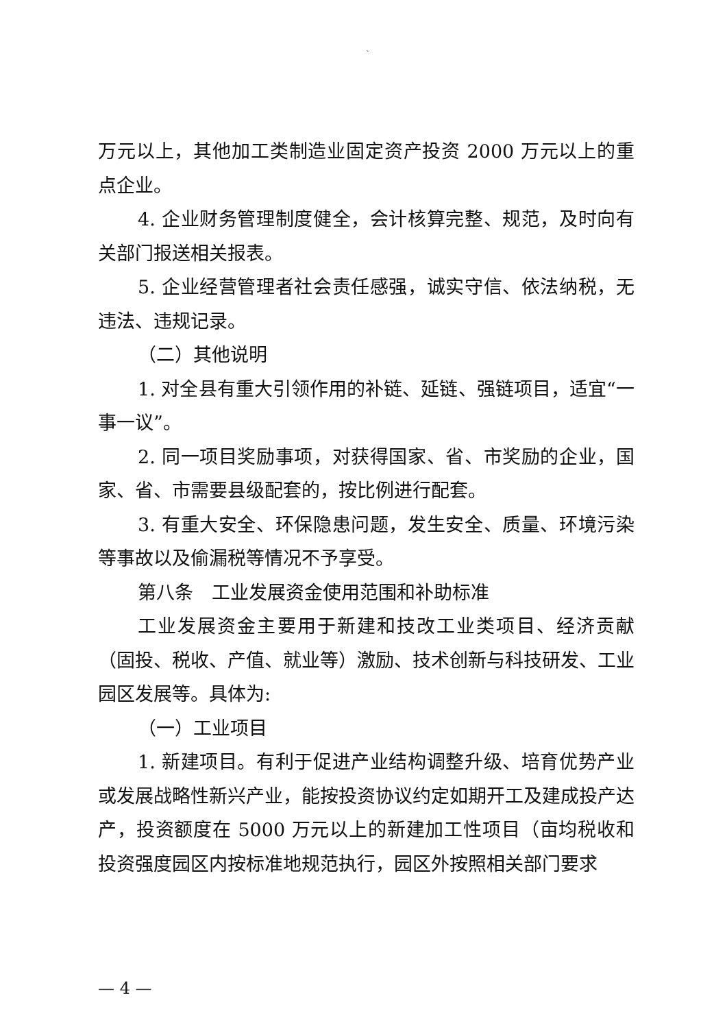`
万元以上，其他加工类制造业固定资产投资 2000 万元以上的重点企业。
4. 企业财务管理制度健全，会计核算完整、规范，及时向有关部门报送相关报表。
5. 企业经营管理者社会责任感强，诚实守信、依法纳税，无违法、违规记录。
（二）其他说明
1. 对全县有重大引领作用的补链、延链、强链项目，适宜“一事一议”。
2. 同一项目奖励事项，对获得国家、省、市奖励的企业，国家、省、市需要县级配套的，按比例进行配套。
3. 有重大安全、环保隐患问题，发生安全、质量、环境污染等事故以及偷漏税等情况不予享受。
第八条　工业发展资金使用范围和补助标准
工业发展资金主要用于新建和技改工业类项目、经济贡献（固投、税收、产值、就业等）激励、技术创新与科技研发、工业园区发展等。具体为:
（一）工业项目
1. 新建项目。有利于促进产业结构调整升级、培育优势产业或发展战略性新兴产业，能按投资协议约定如期开工及建成投产达产，投资额度在 5000 万元以上的新建加工性项目（亩均税收和投资强度园区内按标准地规范执行，园区外按照相关部门要求
— 4 —